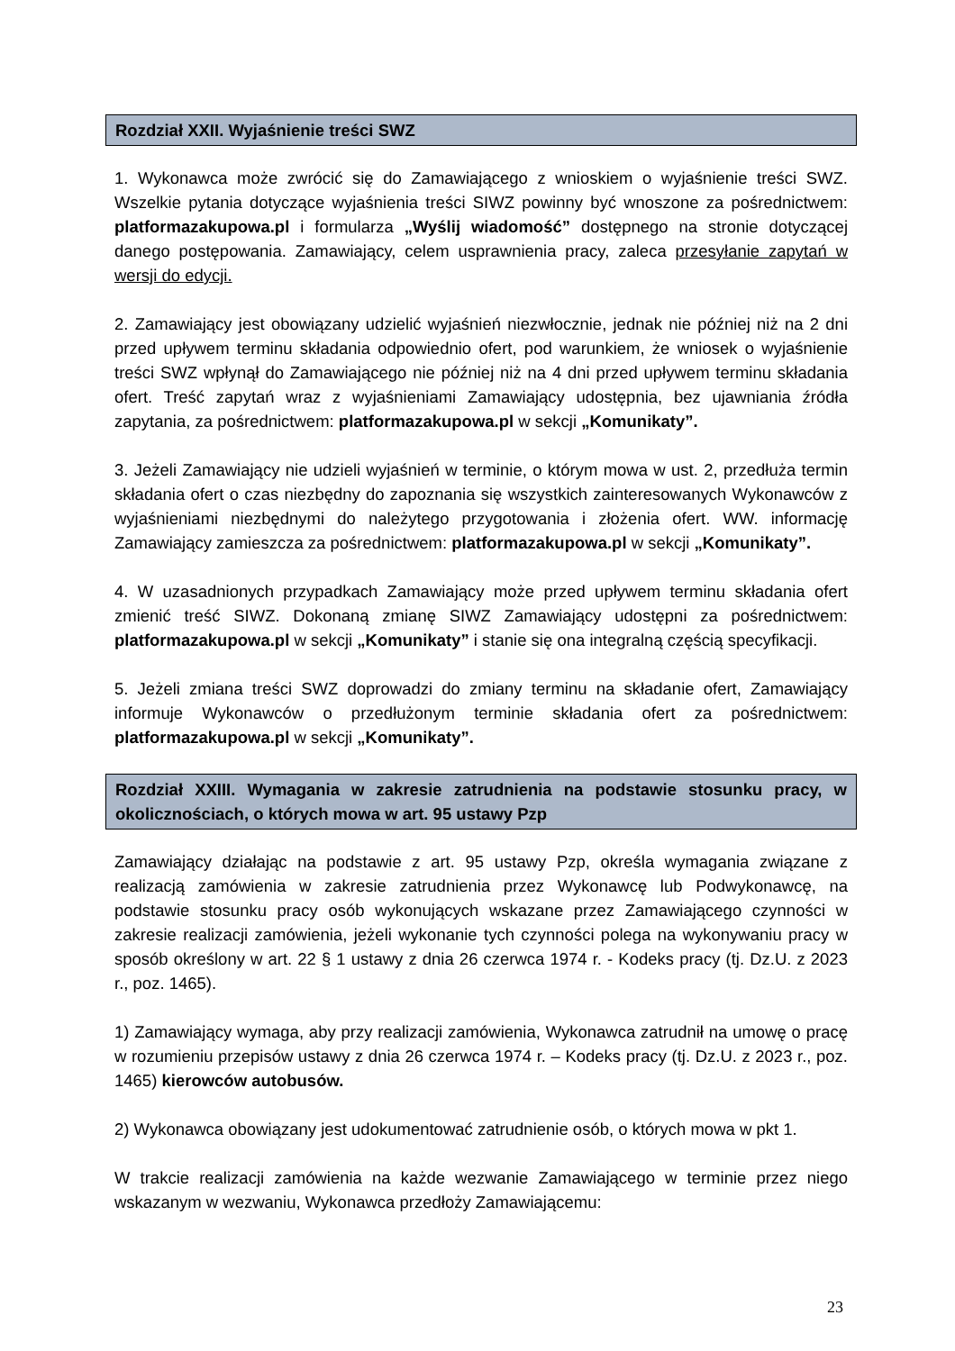Rozdział XXII. Wyjaśnienie treści SWZ
1. Wykonawca może zwrócić się do Zamawiającego z wnioskiem o wyjaśnienie treści SWZ. Wszelkie pytania dotyczące wyjaśnienia treści SIWZ powinny być wnoszone za pośrednictwem: platformazakupowa.pl i formularza „Wyślij wiadomość” dostępnego na stronie dotyczącej danego postępowania. Zamawiający, celem usprawnienia pracy, zaleca przesyłanie zapytań w wersji do edycji.
2. Zamawiający jest obowiązany udzielić wyjaśnień niezwłocznie, jednak nie później niż na 2 dni przed upływem terminu składania odpowiednio ofert, pod warunkiem, że wniosek o wyjaśnienie treści SWZ wpłynął do Zamawiającego nie później niż na 4 dni przed upływem terminu składania ofert. Treść zapytań wraz z wyjaśnieniami Zamawiający udostępnia, bez ujawniania źródła zapytania, za pośrednictwem: platformazakupowa.pl w sekcji „Komunikaty”.
3. Jeżeli Zamawiający nie udzieli wyjaśnień w terminie, o którym mowa w ust. 2, przedłuża termin składania ofert o czas niezbędny do zapoznania się wszystkich zainteresowanych Wykonawców z wyjaśnieniami niezbędnymi do należytego przygotowania i złożenia ofert. WW. informację Zamawiający zamieszcza za pośrednictwem: platformazakupowa.pl w sekcji „Komunikaty”.
4. W uzasadnionych przypadkach Zamawiający może przed upływem terminu składania ofert zmienić treść SIWZ. Dokonaną zmianę SIWZ Zamawiający udostępni za pośrednictwem: platformazakupowa.pl w sekcji „Komunikaty” i stanie się ona integralną częścią specyfikacji.
5. Jeżeli zmiana treści SWZ doprowadzi do zmiany terminu na składanie ofert, Zamawiający informuje Wykonawców o przedłużonym terminie składania ofert za pośrednictwem: platformazakupowa.pl w sekcji „Komunikaty”.
Rozdział XXIII. Wymagania w zakresie zatrudnienia na podstawie stosunku pracy, w okolicznościach, o których mowa w art. 95 ustawy Pzp
Zamawiający działając na podstawie z art. 95 ustawy Pzp, określa wymagania związane z realizacją zamówienia w zakresie zatrudnienia przez Wykonawcę lub Podwykonawcę, na podstawie stosunku pracy osób wykonujących wskazane przez Zamawiającego czynności w zakresie realizacji zamówienia, jeżeli wykonanie tych czynności polega na wykonywaniu pracy w sposób określony w art. 22 § 1 ustawy z dnia 26 czerwca 1974 r. - Kodeks pracy (tj. Dz.U. z 2023 r., poz. 1465).
1) Zamawiający wymaga, aby przy realizacji zamówienia, Wykonawca zatrudnił na umowę o pracę w rozumieniu przepisów ustawy z dnia 26 czerwca 1974 r. – Kodeks pracy (tj. Dz.U. z 2023 r., poz. 1465) kierowców autobusów.
2) Wykonawca obowiązany jest udokumentować zatrudnienie osób, o których mowa w pkt 1.
W trakcie realizacji zamówienia na każde wezwanie Zamawiającego w terminie przez niego wskazanym w wezwaniu, Wykonawca przedłoży Zamawiającemu:
23